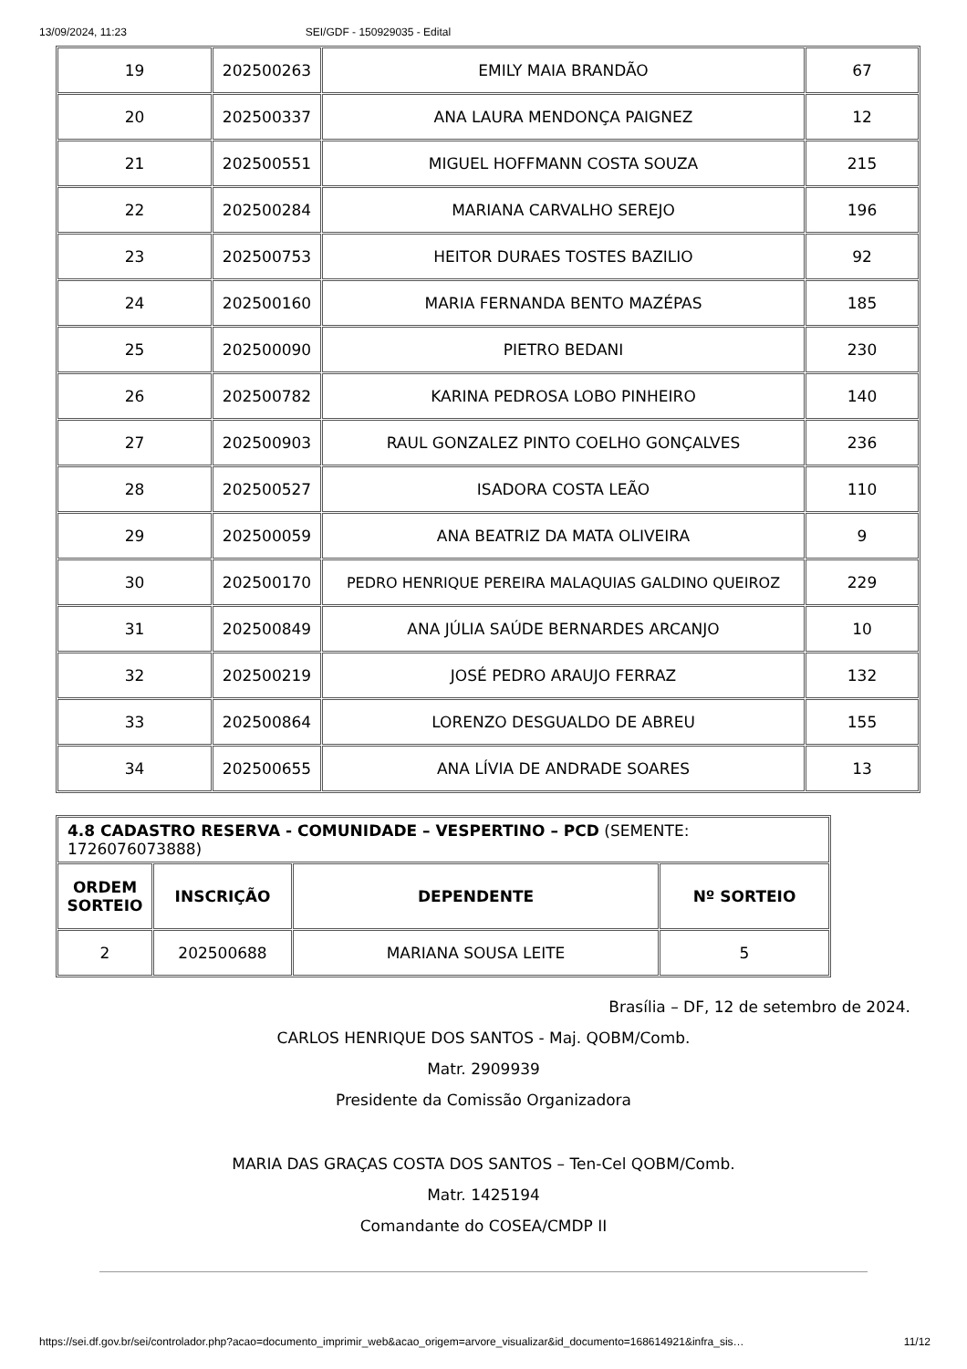13/09/2024, 11:23 SEI/GDF - 150929035 - Edital
| 19 | 202500263 | EMILY MAIA BRANDÃO | 67 |
| 20 | 202500337 | ANA LAURA MENDONÇA PAIGNEZ | 12 |
| 21 | 202500551 | MIGUEL HOFFMANN COSTA SOUZA | 215 |
| 22 | 202500284 | MARIANA CARVALHO SEREJO | 196 |
| 23 | 202500753 | HEITOR DURAES TOSTES BAZILIO | 92 |
| 24 | 202500160 | MARIA FERNANDA BENTO MAZÉPAS | 185 |
| 25 | 202500090 | PIETRO BEDANI | 230 |
| 26 | 202500782 | KARINA PEDROSA LOBO PINHEIRO | 140 |
| 27 | 202500903 | RAUL GONZALEZ PINTO COELHO GONÇALVES | 236 |
| 28 | 202500527 | ISADORA COSTA LEÃO | 110 |
| 29 | 202500059 | ANA BEATRIZ DA MATA OLIVEIRA | 9 |
| 30 | 202500170 | PEDRO HENRIQUE PEREIRA MALAQUIAS GALDINO QUEIROZ | 229 |
| 31 | 202500849 | ANA JÚLIA SAÚDE BERNARDES ARCANJO | 10 |
| 32 | 202500219 | JOSÉ PEDRO ARAUJO FERRAZ | 132 |
| 33 | 202500864 | LORENZO DESGUALDO DE ABREU | 155 |
| 34 | 202500655 | ANA LÍVIA DE ANDRADE SOARES | 13 |
| 4.8 CADASTRO RESERVA - COMUNIDADE – VESPERTINO – PCD (SEMENTE: 1726076073888) | | | |
| ORDEM SORTEIO | INSCRIÇÃO | DEPENDENTE | Nº SORTEIO |
| 2 | 202500688 | MARIANA SOUSA LEITE | 5 |
Brasília – DF, 12 de setembro de 2024.
CARLOS HENRIQUE DOS SANTOS - Maj. QOBM/Comb.
Matr. 2909939
Presidente da Comissão Organizadora
MARIA DAS GRAÇAS COSTA DOS SANTOS – Ten-Cel QOBM/Comb.
Matr. 1425194
Comandante do COSEA/CMDP II
https://sei.df.gov.br/sei/controlador.php?acao=documento_imprimir_web&acao_origem=arvore_visualizar&id_documento=168614921&infra_sis… 11/12